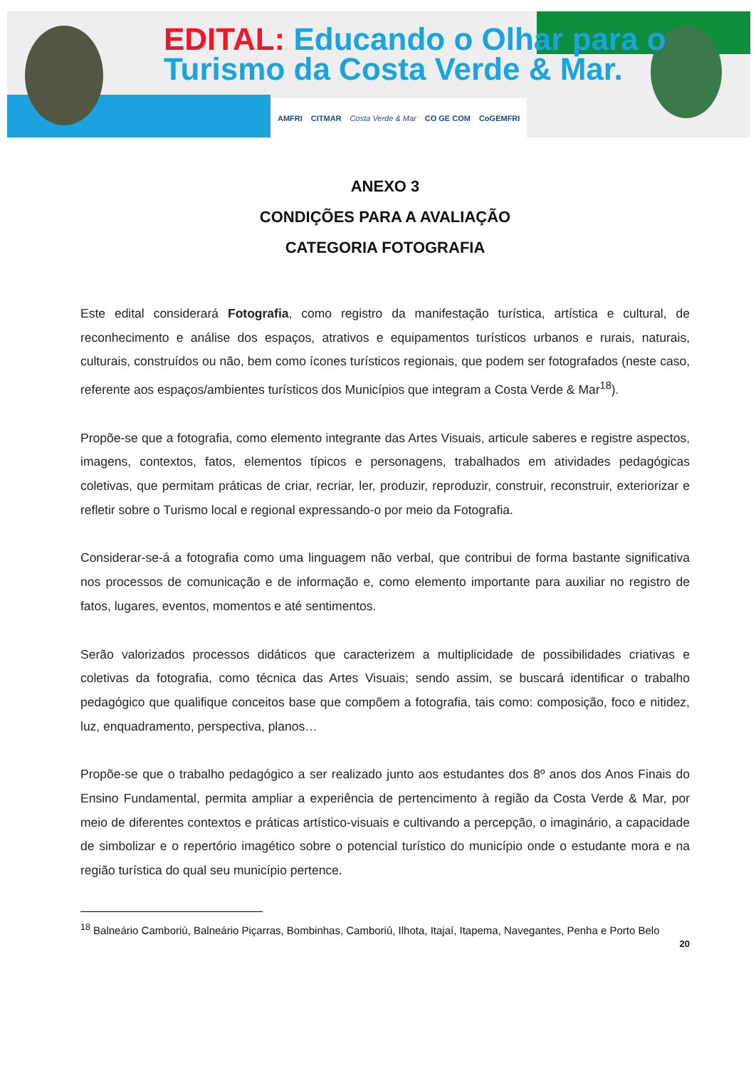EDITAL: Educando o Olhar para o
Turismo da Costa Verde & Mar.
AMFRI CITMAR Costa Verde & Mar CO GE COM CoGEMFRI
ANEXO 3
CONDIÇÕES PARA A AVALIAÇÃO
CATEGORIA FOTOGRAFIA
Este edital considerará Fotografia, como registro da manifestação turística, artística e cultural, de reconhecimento e análise dos espaços, atrativos e equipamentos turísticos urbanos e rurais, naturais, culturais, construídos ou não, bem como ícones turísticos regionais, que podem ser fotografados (neste caso, referente aos espaços/ambientes turísticos dos Municípios que integram a Costa Verde & Mar<sup>18</sup>).
Propõe-se que a fotografia, como elemento integrante das Artes Visuais, articule saberes e registre aspectos, imagens, contextos, fatos, elementos típicos e personagens, trabalhados em atividades pedagógicas coletivas, que permitam práticas de criar, recriar, ler, produzir, reproduzir, construir, reconstruir, exteriorizar e refletir sobre o Turismo local e regional expressando-o por meio da Fotografia.
Considerar-se-á a fotografia como uma linguagem não verbal, que contribui de forma bastante significativa nos processos de comunicação e de informação e, como elemento importante para auxiliar no registro de fatos, lugares, eventos, momentos e até sentimentos.
Serão valorizados processos didáticos que caracterizem a multiplicidade de possibilidades criativas e coletivas da fotografia, como técnica das Artes Visuais; sendo assim, se buscará identificar o trabalho pedagógico que qualifique conceitos base que compõem a fotografia, tais como: composição, foco e nitidez, luz, enquadramento, perspectiva, planos…
Propõe-se que o trabalho pedagógico a ser realizado junto aos estudantes dos 8º anos dos Anos Finais do Ensino Fundamental, permita ampliar a experiência de pertencimento à região da Costa Verde & Mar, por meio de diferentes contextos e práticas artístico-visuais e cultivando a percepção, o imaginário, a capacidade de simbolizar e o repertório imagético sobre o potencial turístico do município onde o estudante mora e na região turística do qual seu município pertence.
<sup>18</sup> Balneário Camboriú, Balneário Piçarras, Bombinhas, Camboriú, Ilhota, Itajaí, Itapema, Navegantes, Penha e Porto Belo
20